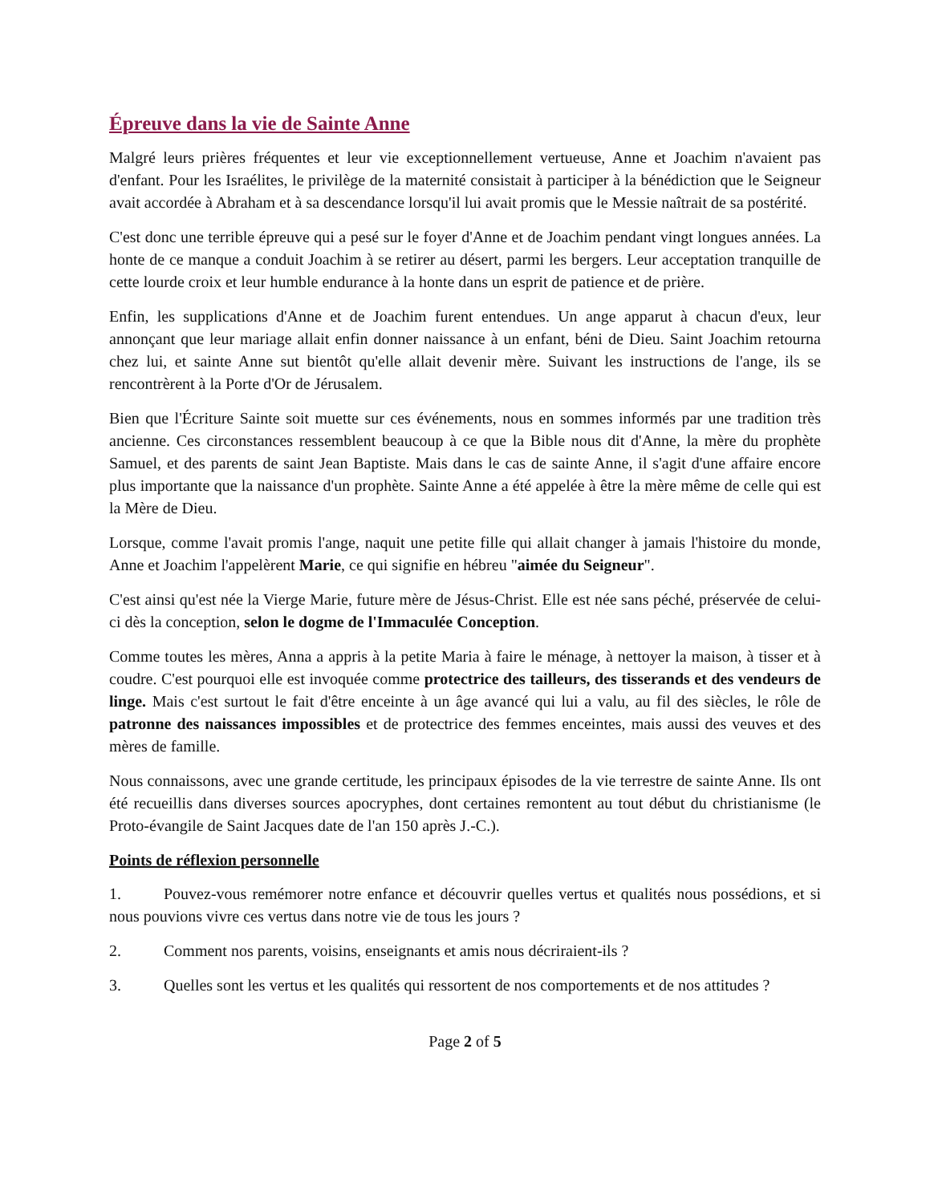Épreuve dans la vie de Sainte Anne
Malgré leurs prières fréquentes et leur vie exceptionnellement vertueuse, Anne et Joachim n'avaient pas d'enfant. Pour les Israélites, le privilège de la maternité consistait à participer à la bénédiction que le Seigneur avait accordée à Abraham et à sa descendance lorsqu'il lui avait promis que le Messie naîtrait de sa postérité.
C'est donc une terrible épreuve qui a pesé sur le foyer d'Anne et de Joachim pendant vingt longues années. La honte de ce manque a conduit Joachim à se retirer au désert, parmi les bergers. Leur acceptation tranquille de cette lourde croix et leur humble endurance à la honte dans un esprit de patience et de prière.
Enfin, les supplications d'Anne et de Joachim furent entendues. Un ange apparut à chacun d'eux, leur annonçant que leur mariage allait enfin donner naissance à un enfant, béni de Dieu. Saint Joachim retourna chez lui, et sainte Anne sut bientôt qu'elle allait devenir mère. Suivant les instructions de l'ange, ils se rencontrèrent à la Porte d'Or de Jérusalem.
Bien que l'Écriture Sainte soit muette sur ces événements, nous en sommes informés par une tradition très ancienne. Ces circonstances ressemblent beaucoup à ce que la Bible nous dit d'Anne, la mère du prophète Samuel, et des parents de saint Jean Baptiste. Mais dans le cas de sainte Anne, il s'agit d'une affaire encore plus importante que la naissance d'un prophète. Sainte Anne a été appelée à être la mère même de celle qui est la Mère de Dieu.
Lorsque, comme l'avait promis l'ange, naquit une petite fille qui allait changer à jamais l'histoire du monde, Anne et Joachim l'appelèrent Marie, ce qui signifie en hébreu "aimée du Seigneur".
C'est ainsi qu'est née la Vierge Marie, future mère de Jésus-Christ. Elle est née sans péché, préservée de celui-ci dès la conception, selon le dogme de l'Immaculée Conception.
Comme toutes les mères, Anna a appris à la petite Maria à faire le ménage, à nettoyer la maison, à tisser et à coudre. C'est pourquoi elle est invoquée comme protectrice des tailleurs, des tisserands et des vendeurs de linge. Mais c'est surtout le fait d'être enceinte à un âge avancé qui lui a valu, au fil des siècles, le rôle de patronne des naissances impossibles et de protectrice des femmes enceintes, mais aussi des veuves et des mères de famille.
Nous connaissons, avec une grande certitude, les principaux épisodes de la vie terrestre de sainte Anne. Ils ont été recueillis dans diverses sources apocryphes, dont certaines remontent au tout début du christianisme (le Proto-évangile de Saint Jacques date de l'an 150 après J.-C.).
Points de réflexion personnelle
1. Pouvez-vous remémorer notre enfance et découvrir quelles vertus et qualités nous possédions, et si nous pouvions vivre ces vertus dans notre vie de tous les jours ?
2. Comment nos parents, voisins, enseignants et amis nous décriraient-ils ?
3. Quelles sont les vertus et les qualités qui ressortent de nos comportements et de nos attitudes ?
Page 2 of 5